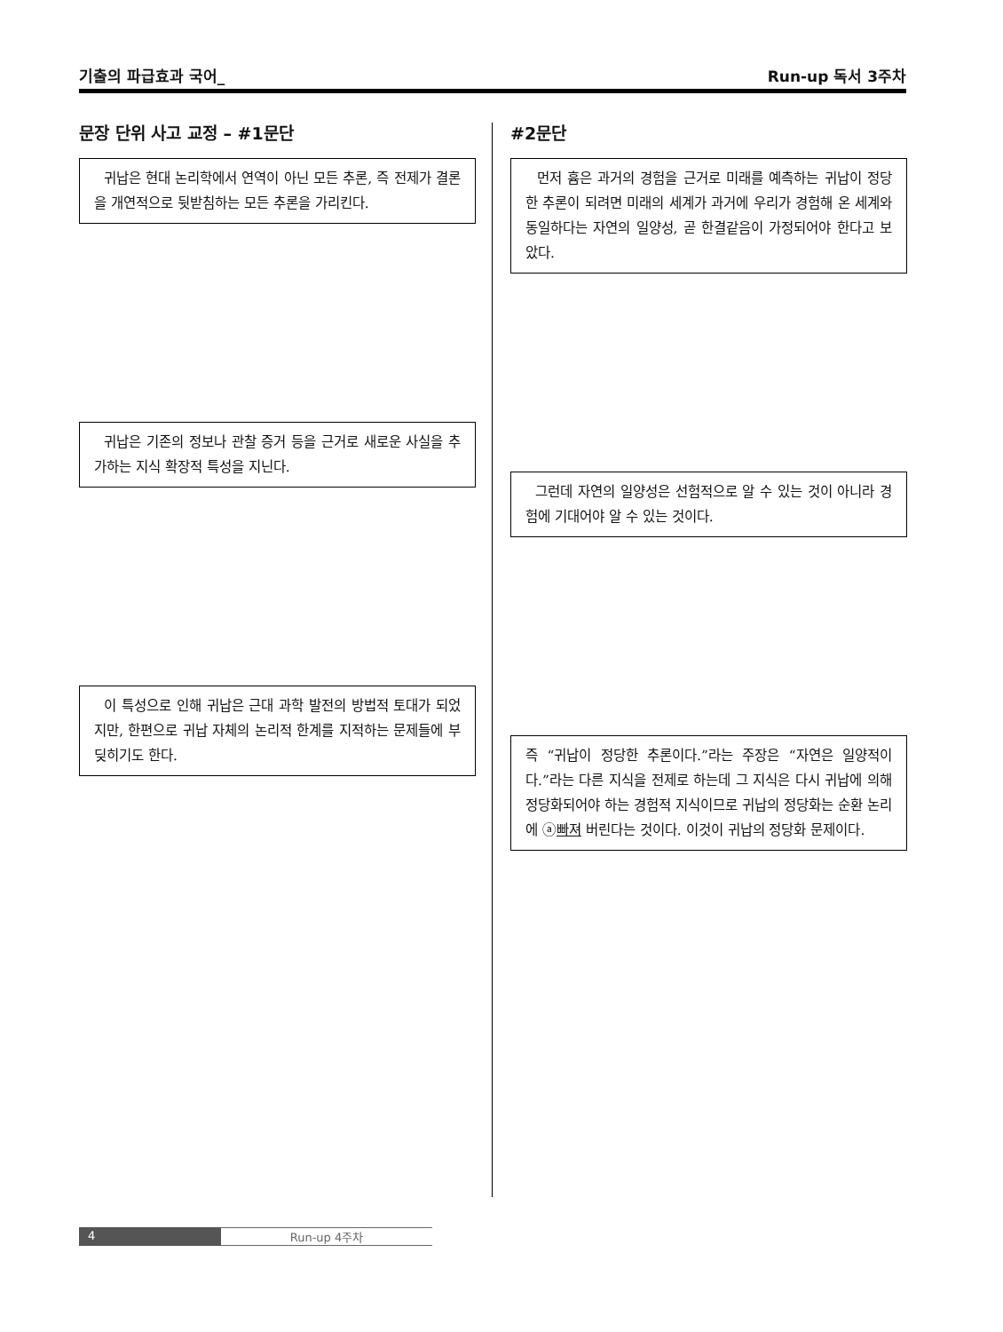기출의 파급효과 국어_ Run-up 독서 3주차
문장 단위 사고 교정 – #1문단
귀납은 현대 논리학에서 연역이 아닌 모든 추론, 즉 전제가 결론을 개연적으로 뒷받침하는 모든 추론을 가리킨다.
귀납은 기존의 정보나 관찰 증거 등을 근거로 새로운 사실을 추가하는 지식 확장적 특성을 지닌다.
이 특성으로 인해 귀납은 근대 과학 발전의 방법적 토대가 되었지만, 한편으로 귀납 자체의 논리적 한계를 지적하는 문제들에 부딪히기도 한다.
#2문단
먼저 흄은 과거의 경험을 근거로 미래를 예측하는 귀납이 정당한 추론이 되려면 미래의 세계가 과거에 우리가 경험해 온 세계와 동일하다는 자연의 일양성, 곧 한결같음이 가정되어야 한다고 보았다.
그런데 자연의 일양성은 선험적으로 알 수 있는 것이 아니라 경험에 기대어야 알 수 있는 것이다.
즉 “귀납이 정당한 추론이다.”라는 주장은 “자연은 일양적이다.”라는 다른 지식을 전제로 하는데 그 지식은 다시 귀납에 의해 정당화되어야 하는 경험적 지식이므로 귀납의 정당화는 순환 논리에 ⓐ빠져 버린다는 것이다. 이것이 귀납의 정당화 문제이다.
4 Run-up 4주차